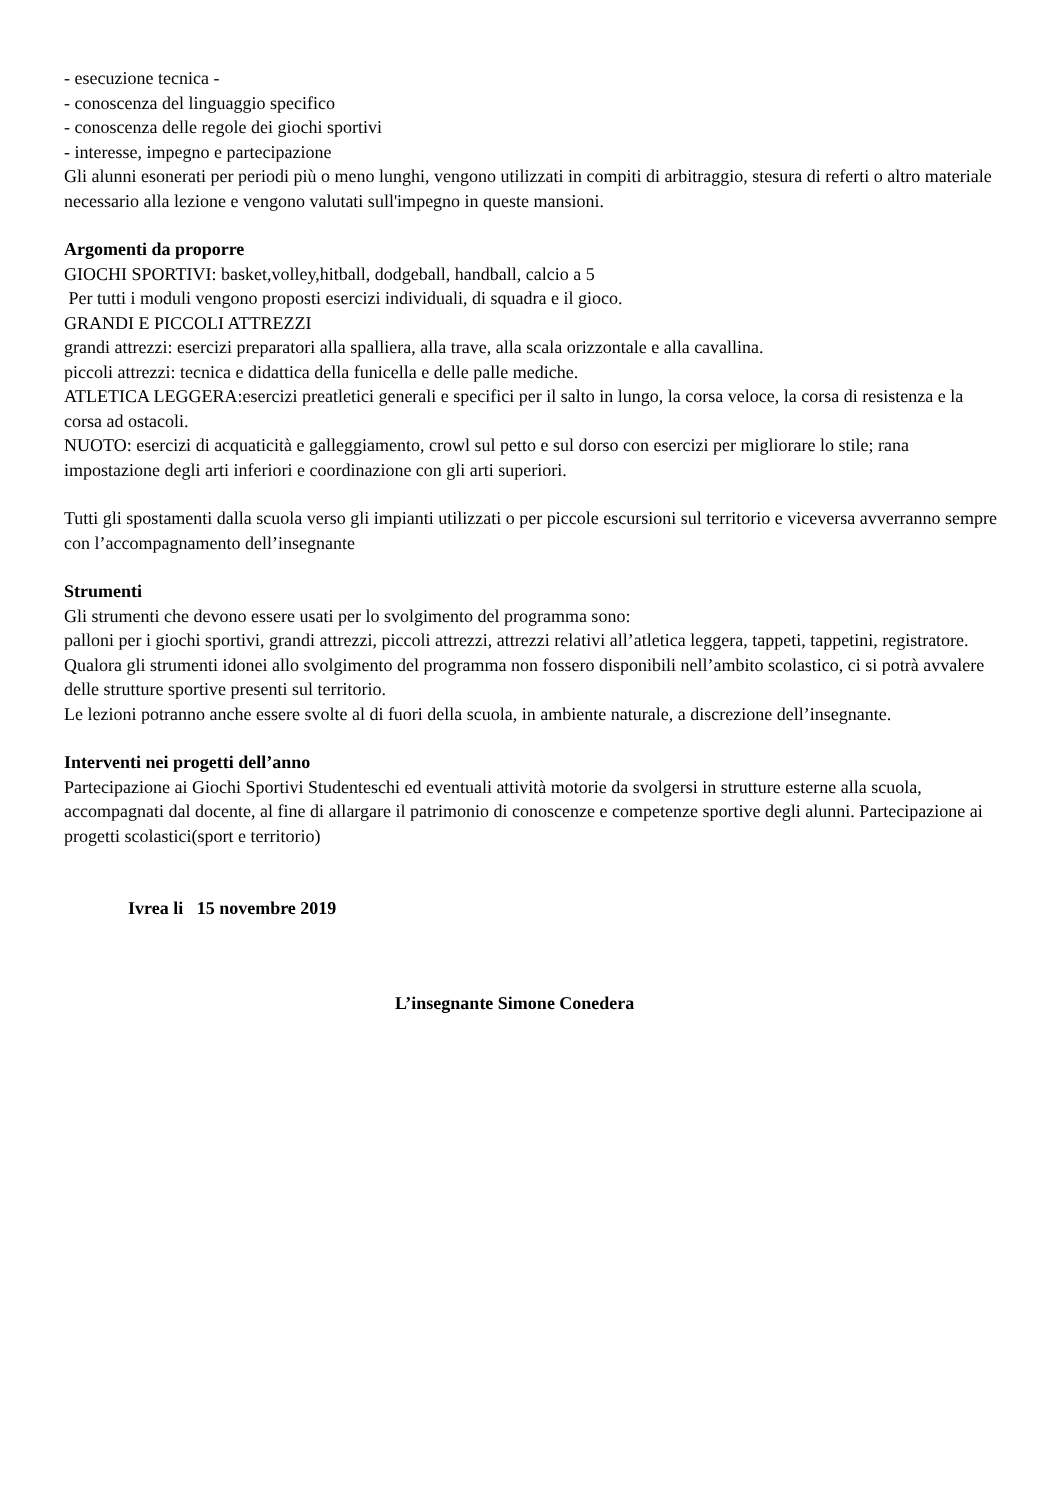- esecuzione tecnica -
- conoscenza del linguaggio specifico
- conoscenza delle regole dei giochi sportivi
- interesse, impegno e partecipazione
Gli alunni esonerati per periodi più o meno lunghi, vengono utilizzati in compiti di arbitraggio, stesura di referti o altro materiale necessario alla lezione e vengono valutati sull'impegno in queste mansioni.
Argomenti da proporre
GIOCHI SPORTIVI: basket,volley,hitball, dodgeball, handball, calcio a 5
Per tutti i moduli vengono proposti esercizi individuali, di squadra e il gioco.
GRANDI E PICCOLI ATTREZZI
grandi attrezzi: esercizi preparatori alla spalliera, alla trave, alla scala orizzontale e alla cavallina.
piccoli attrezzi: tecnica e didattica della funicella e delle palle mediche.
ATLETICA LEGGERA:esercizi preatletici generali e specifici per il salto in lungo, la corsa veloce, la corsa di resistenza e la corsa ad ostacoli.
NUOTO: esercizi di acquaticità e galleggiamento, crowl sul petto e sul dorso con esercizi per migliorare lo stile; rana impostazione degli arti inferiori e coordinazione con gli arti superiori.
Tutti gli spostamenti dalla scuola verso gli impianti utilizzati o per piccole escursioni sul territorio e viceversa avverranno sempre con l’accompagnamento dell’insegnante
Strumenti
Gli strumenti che devono essere usati per lo svolgimento del programma sono:
palloni per i giochi sportivi, grandi attrezzi, piccoli attrezzi, attrezzi relativi all’atletica leggera, tappeti, tappetini, registratore. Qualora gli strumenti idonei allo svolgimento del programma non fossero disponibili nell’ambito scolastico, ci si potrà avvalere delle strutture sportive presenti sul territorio.
Le lezioni potranno anche essere svolte al di fuori della scuola, in ambiente naturale, a discrezione dell’insegnante.
Interventi nei progetti dell’anno
Partecipazione ai Giochi Sportivi Studenteschi ed eventuali attività motorie da svolgersi in strutture esterne alla scuola, accompagnati dal docente, al fine di allargare il patrimonio di conoscenze e competenze sportive degli alunni. Partecipazione ai progetti scolastici(sport e territorio)
Ivrea li 15 novembre 2019
L’insegnante Simone Conedera